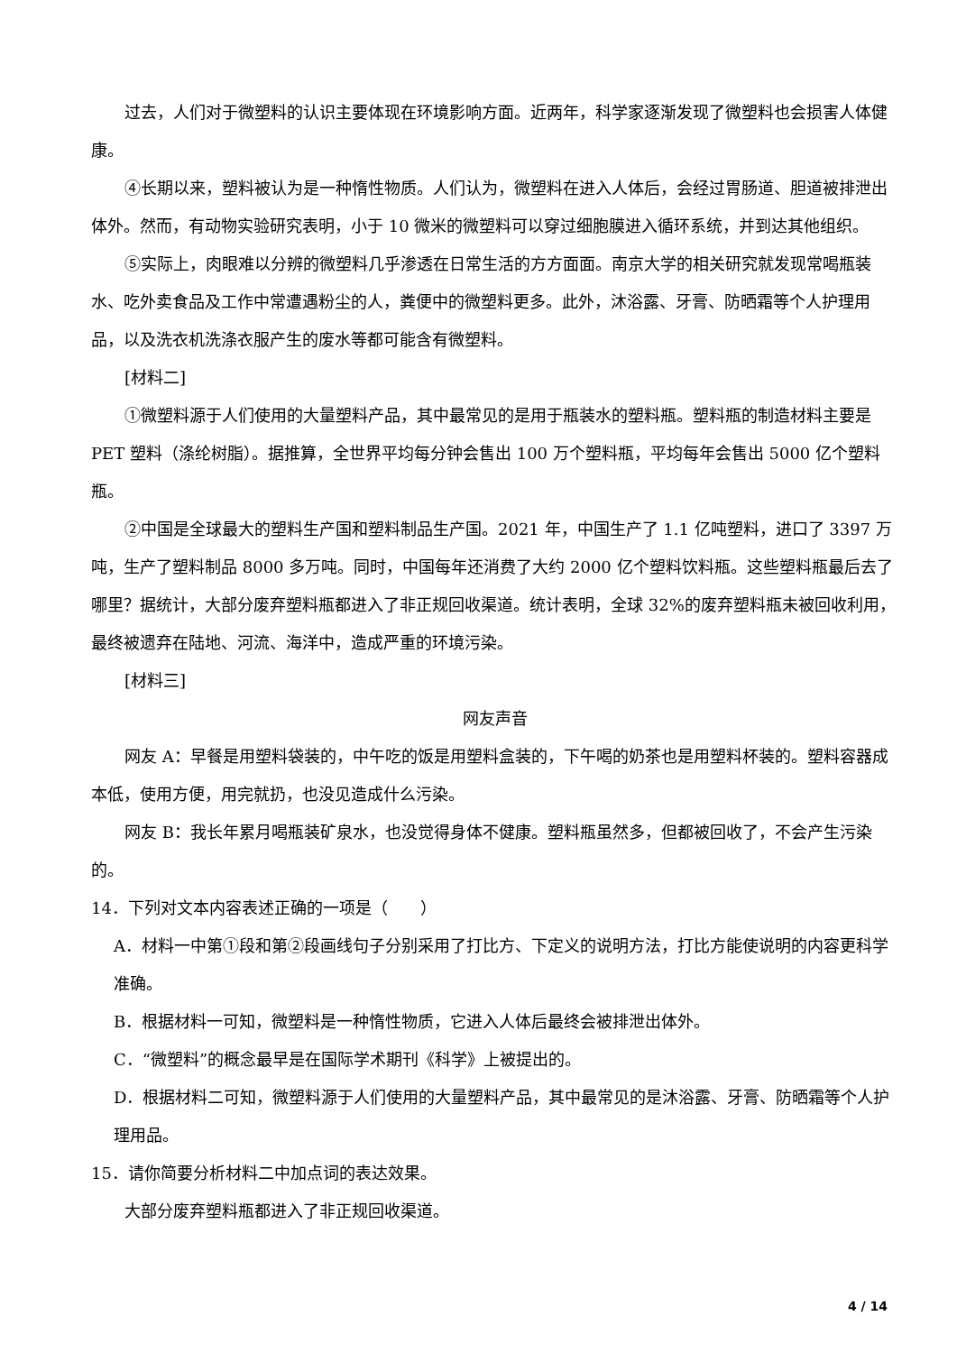过去，人们对于微塑料的认识主要体现在环境影响方面。近两年，科学家逐渐发现了微塑料也会损害人体健康。
④长期以来，塑料被认为是一种惰性物质。人们认为，微塑料在进入人体后，会经过胃肠道、胆道被排泄出体外。然而，有动物实验研究表明，小于 10 微米的微塑料可以穿过细胞膜进入循环系统，并到达其他组织。
⑤实际上，肉眼难以分辨的微塑料几乎渗透在日常生活的方方面面。南京大学的相关研究就发现常喝瓶装水、吃外卖食品及工作中常遭遇粉尘的人，粪便中的微塑料更多。此外，沐浴露、牙膏、防晒霜等个人护理用品，以及洗衣机洗涤衣服产生的废水等都可能含有微塑料。
[材料二]
①微塑料源于人们使用的大量塑料产品，其中最常见的是用于瓶装水的塑料瓶。塑料瓶的制造材料主要是 PET 塑料（涤纶树脂）。据推算，全世界平均每分钟会售出 100 万个塑料瓶，平均每年会售出 5000 亿个塑料瓶。
②中国是全球最大的塑料生产国和塑料制品生产国。2021 年，中国生产了 1.1 亿吨塑料，进口了 3397 万吨，生产了塑料制品 8000 多万吨。同时，中国每年还消费了大约 2000 亿个塑料饮料瓶。这些塑料瓶最后去了哪里？据统计，大部分废弃塑料瓶都进入了非正规回收渠道。统计表明，全球 32%的废弃塑料瓶未被回收利用，最终被遗弃在陆地、河流、海洋中，造成严重的环境污染。
[材料三]
网友声音
网友 A：早餐是用塑料袋装的，中午吃的饭是用塑料盒装的，下午喝的奶茶也是用塑料杯装的。塑料容器成本低，使用方便，用完就扔，也没见造成什么污染。
网友 B：我长年累月喝瓶装矿泉水，也没觉得身体不健康。塑料瓶虽然多，但都被回收了，不会产生污染的。
14．下列对文本内容表述正确的一项是（　　）
A．材料一中第①段和第②段画线句子分别采用了打比方、下定义的说明方法，打比方能使说明的内容更科学准确。
B．根据材料一可知，微塑料是一种惰性物质，它进入人体后最终会被排泄出体外。
C．“微塑料”的概念最早是在国际学术期刊《科学》上被提出的。
D．根据材料二可知，微塑料源于人们使用的大量塑料产品，其中最常见的是沐浴露、牙膏、防晒霜等个人护理用品。
15．请你简要分析材料二中加点词的表达效果。
大部分废弃塑料瓶都进入了非正规回收渠道。
4 / 14